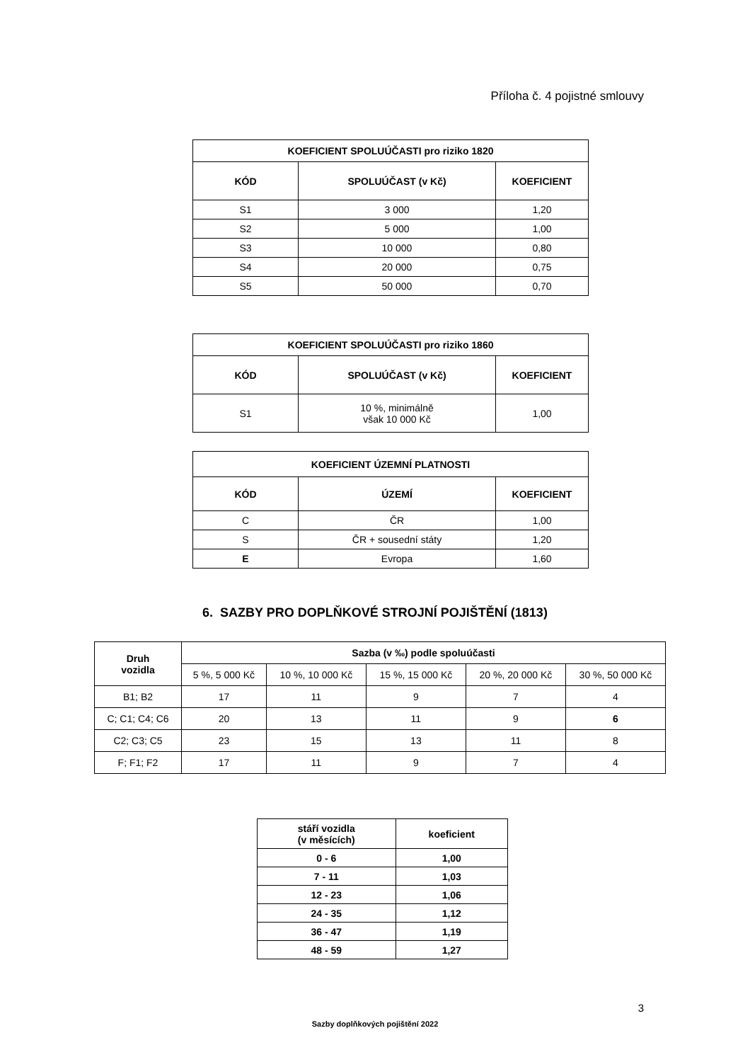Příloha č. 4 pojistné smlouvy
| KOEFICIENT SPOLUÚČASTI pro riziko 1820 | | |
| --- | --- | --- |
| KÓD | SPOLUÚČAST (v Kč) | KOEFICIENT |
| S1 | 3 000 | 1,20 |
| S2 | 5 000 | 1,00 |
| S3 | 10 000 | 0,80 |
| S4 | 20 000 | 0,75 |
| S5 | 50 000 | 0,70 |
| KOEFICIENT SPOLUÚČASTI pro riziko 1860 | | |
| --- | --- | --- |
| KÓD | SPOLUÚČAST (v Kč) | KOEFICIENT |
| S1 | 10 %, minimálně však 10 000 Kč | 1,00 |
| KOEFICIENT ÚZEMNÍ PLATNOSTI | | |
| --- | --- | --- |
| KÓD | ÚZEMÍ | KOEFICIENT |
| C | ČR | 1,00 |
| S | ČR + sousední státy | 1,20 |
| E | Evropa | 1,60 |
6. SAZBY PRO DOPLŇKOVÉ STROJNÍ POJIŠTĚNÍ (1813)
| Druh vozidla | Sazba (v ‰) podle spoluúčasti | | | | |
| --- | --- | --- | --- | --- | --- |
| | 5 %, 5 000 Kč | 10 %, 10 000 Kč | 15 %, 15 000 Kč | 20 %, 20 000 Kč | 30 %, 50 000 Kč |
| B1; B2 | 17 | 11 | 9 | 7 | 4 |
| C; C1; C4; C6 | 20 | 13 | 11 | 9 | 6 |
| C2; C3; C5 | 23 | 15 | 13 | 11 | 8 |
| F; F1; F2 | 17 | 11 | 9 | 7 | 4 |
| stáří vozidla (v měsících) | koeficient |
| --- | --- |
| 0 - 6 | 1,00 |
| 7 - 11 | 1,03 |
| 12 - 23 | 1,06 |
| 24 - 35 | 1,12 |
| 36 - 47 | 1,19 |
| 48 - 59 | 1,27 |
3
Sazby doplňkových pojištění 2022